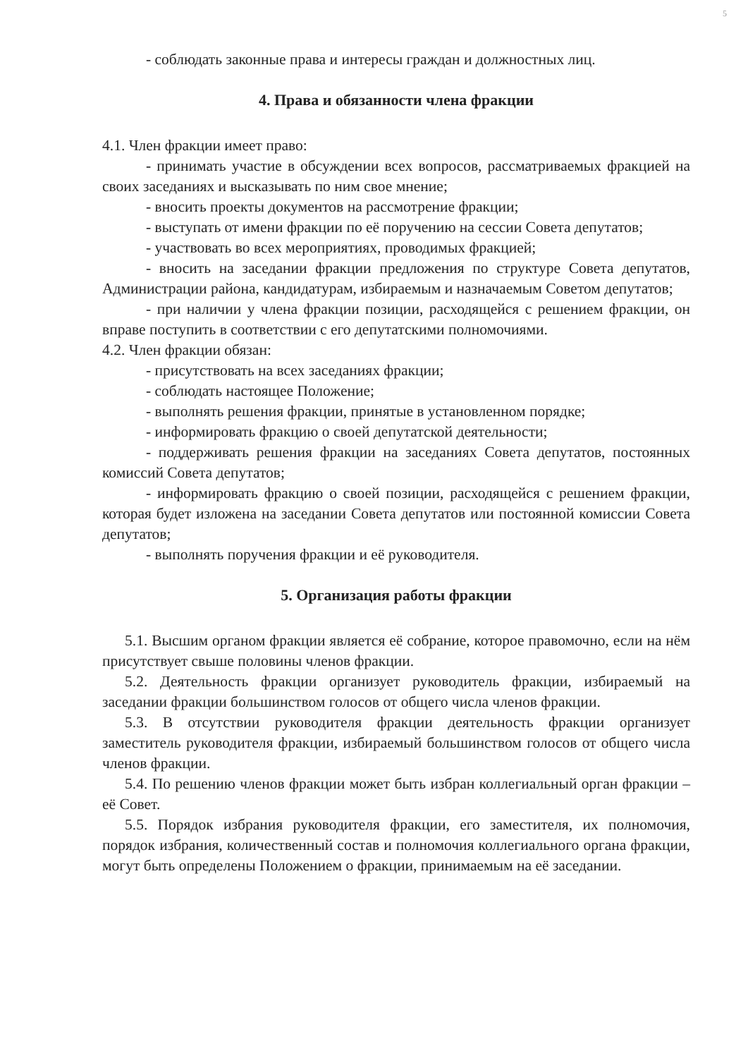5
- соблюдать законные права и интересы граждан и должностных лиц.
4. Права и обязанности члена фракции
4.1. Член фракции имеет право:
- принимать участие в обсуждении всех вопросов, рассматриваемых фракцией на своих заседаниях и высказывать по ним свое мнение;
- вносить проекты документов на рассмотрение фракции;
- выступать от имени фракции по её поручению на сессии Совета депутатов;
- участвовать во всех мероприятиях, проводимых фракцией;
- вносить на заседании фракции предложения по структуре Совета депутатов, Администрации района, кандидатурам, избираемым и назначаемым Советом депутатов;
- при наличии у члена фракции позиции, расходящейся с решением фракции, он вправе поступить в соответствии с его депутатскими полномочиями.
4.2. Член фракции обязан:
- присутствовать на всех заседаниях фракции;
- соблюдать настоящее Положение;
- выполнять решения фракции, принятые в установленном порядке;
- информировать фракцию о своей депутатской деятельности;
- поддерживать решения фракции на заседаниях Совета депутатов, постоянных комиссий Совета депутатов;
- информировать фракцию о своей позиции, расходящейся с решением фракции, которая будет изложена на заседании Совета депутатов или постоянной комиссии Совета депутатов;
- выполнять поручения фракции и её руководителя.
5. Организация работы фракции
5.1. Высшим органом фракции является её собрание, которое правомочно, если на нём присутствует свыше половины членов фракции.
5.2. Деятельность фракции организует руководитель фракции, избираемый на заседании фракции большинством голосов от общего числа членов фракции.
5.3. В отсутствии руководителя фракции деятельность фракции организует заместитель руководителя фракции, избираемый большинством голосов от общего числа членов фракции.
5.4. По решению членов фракции может быть избран коллегиальный орган фракции – её Совет.
5.5. Порядок избрания руководителя фракции, его заместителя, их полномочия, порядок избрания, количественный состав и полномочия коллегиального органа фракции, могут быть определены Положением о фракции, принимаемым на её заседании.